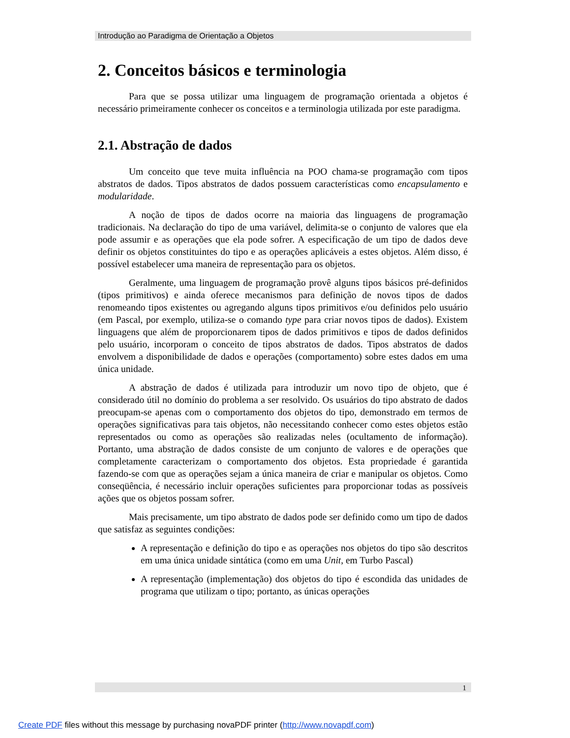Introdução ao Paradigma de Orientação a Objetos
2. Conceitos básicos e terminologia
Para que se possa utilizar uma linguagem de programação orientada a objetos é necessário primeiramente conhecer os conceitos e a terminologia utilizada por este paradigma.
2.1. Abstração de dados
Um conceito que teve muita influência na POO chama-se programação com tipos abstratos de dados. Tipos abstratos de dados possuem características como encapsulamento e modularidade.
A noção de tipos de dados ocorre na maioria das linguagens de programação tradicionais. Na declaração do tipo de uma variável, delimita-se o conjunto de valores que ela pode assumir e as operações que ela pode sofrer. A especificação de um tipo de dados deve definir os objetos constituintes do tipo e as operações aplicáveis a estes objetos. Além disso, é possível estabelecer uma maneira de representação para os objetos.
Geralmente, uma linguagem de programação provê alguns tipos básicos pré-definidos (tipos primitivos) e ainda oferece mecanismos para definição de novos tipos de dados renomeando tipos existentes ou agregando alguns tipos primitivos e/ou definidos pelo usuário (em Pascal, por exemplo, utiliza-se o comando type para criar novos tipos de dados). Existem linguagens que além de proporcionarem tipos de dados primitivos e tipos de dados definidos pelo usuário, incorporam o conceito de tipos abstratos de dados. Tipos abstratos de dados envolvem a disponibilidade de dados e operações (comportamento) sobre estes dados em uma única unidade.
A abstração de dados é utilizada para introduzir um novo tipo de objeto, que é considerado útil no domínio do problema a ser resolvido. Os usuários do tipo abstrato de dados preocupam-se apenas com o comportamento dos objetos do tipo, demonstrado em termos de operações significativas para tais objetos, não necessitando conhecer como estes objetos estão representados ou como as operações são realizadas neles (ocultamento de informação). Portanto, uma abstração de dados consiste de um conjunto de valores e de operações que completamente caracterizam o comportamento dos objetos. Esta propriedade é garantida fazendo-se com que as operações sejam a única maneira de criar e manipular os objetos. Como conseqüência, é necessário incluir operações suficientes para proporcionar todas as possíveis ações que os objetos possam sofrer.
Mais precisamente, um tipo abstrato de dados pode ser definido como um tipo de dados que satisfaz as seguintes condições:
A representação e definição do tipo e as operações nos objetos do tipo são descritos em uma única unidade sintática (como em uma Unit, em Turbo Pascal)
A representação (implementação) dos objetos do tipo é escondida das unidades de programa que utilizam o tipo; portanto, as únicas operações
1
Create PDF files without this message by purchasing novaPDF printer (http://www.novapdf.com)